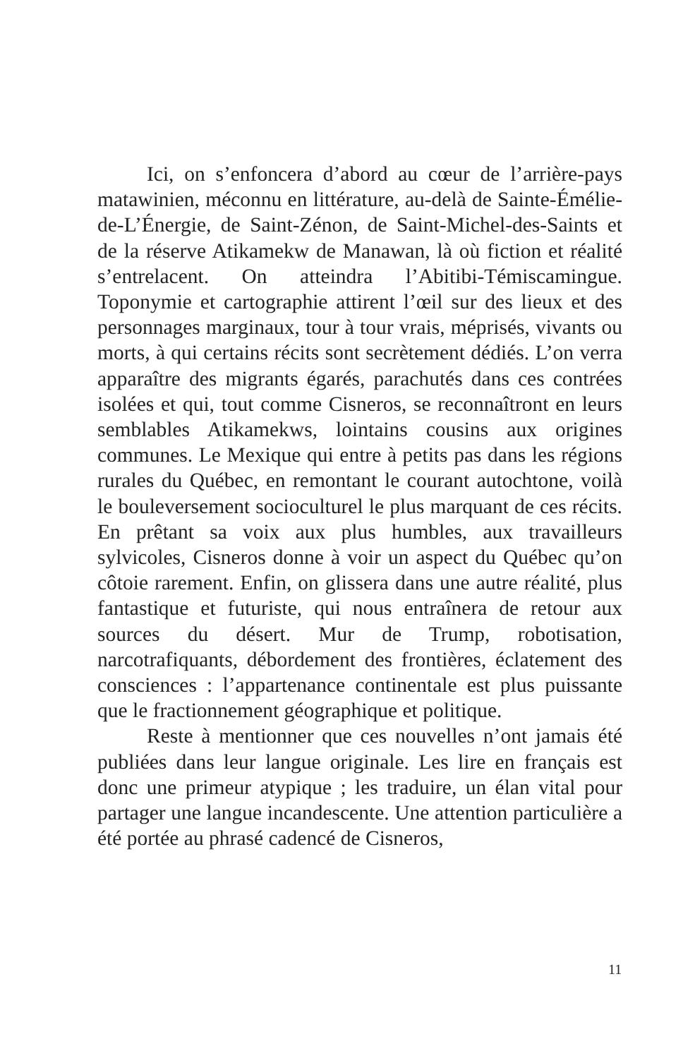Ici, on s’enfoncera d’abord au cœur de l’arrière-pays matawinien, méconnu en littérature, au-delà de Sainte-Émélie-de-L’Énergie, de Saint-Zénon, de Saint-Michel-des-Saints et de la réserve Atikamekw de Manawan, là où fiction et réalité s’entrelacent. On atteindra l’Abitibi-Témiscamingue. Toponymie et cartographie attirent l’œil sur des lieux et des personnages marginaux, tour à tour vrais, méprisés, vivants ou morts, à qui certains récits sont secrètement dédiés. L’on verra apparaître des migrants égarés, parachutés dans ces contrées isolées et qui, tout comme Cisneros, se reconnaîtront en leurs semblables Atikamekws, lointains cousins aux origines communes. Le Mexique qui entre à petits pas dans les régions rurales du Québec, en remontant le courant autochtone, voilà le bouleversement socioculturel le plus marquant de ces récits. En prêtant sa voix aux plus humbles, aux travailleurs sylvicoles, Cisneros donne à voir un aspect du Québec qu’on côtoie rarement. Enfin, on glissera dans une autre réalité, plus fantastique et futuriste, qui nous entraînera de retour aux sources du désert. Mur de Trump, robotisation, narcotrafiquants, débordement des frontières, éclatement des consciences : l’appartenance continentale est plus puissante que le fractionnement géographique et politique.
Reste à mentionner que ces nouvelles n’ont jamais été publiées dans leur langue originale. Les lire en français est donc une primeur atypique ; les traduire, un élan vital pour partager une langue incandescente. Une attention particulière a été portée au phrasé cadencé de Cisneros,
11